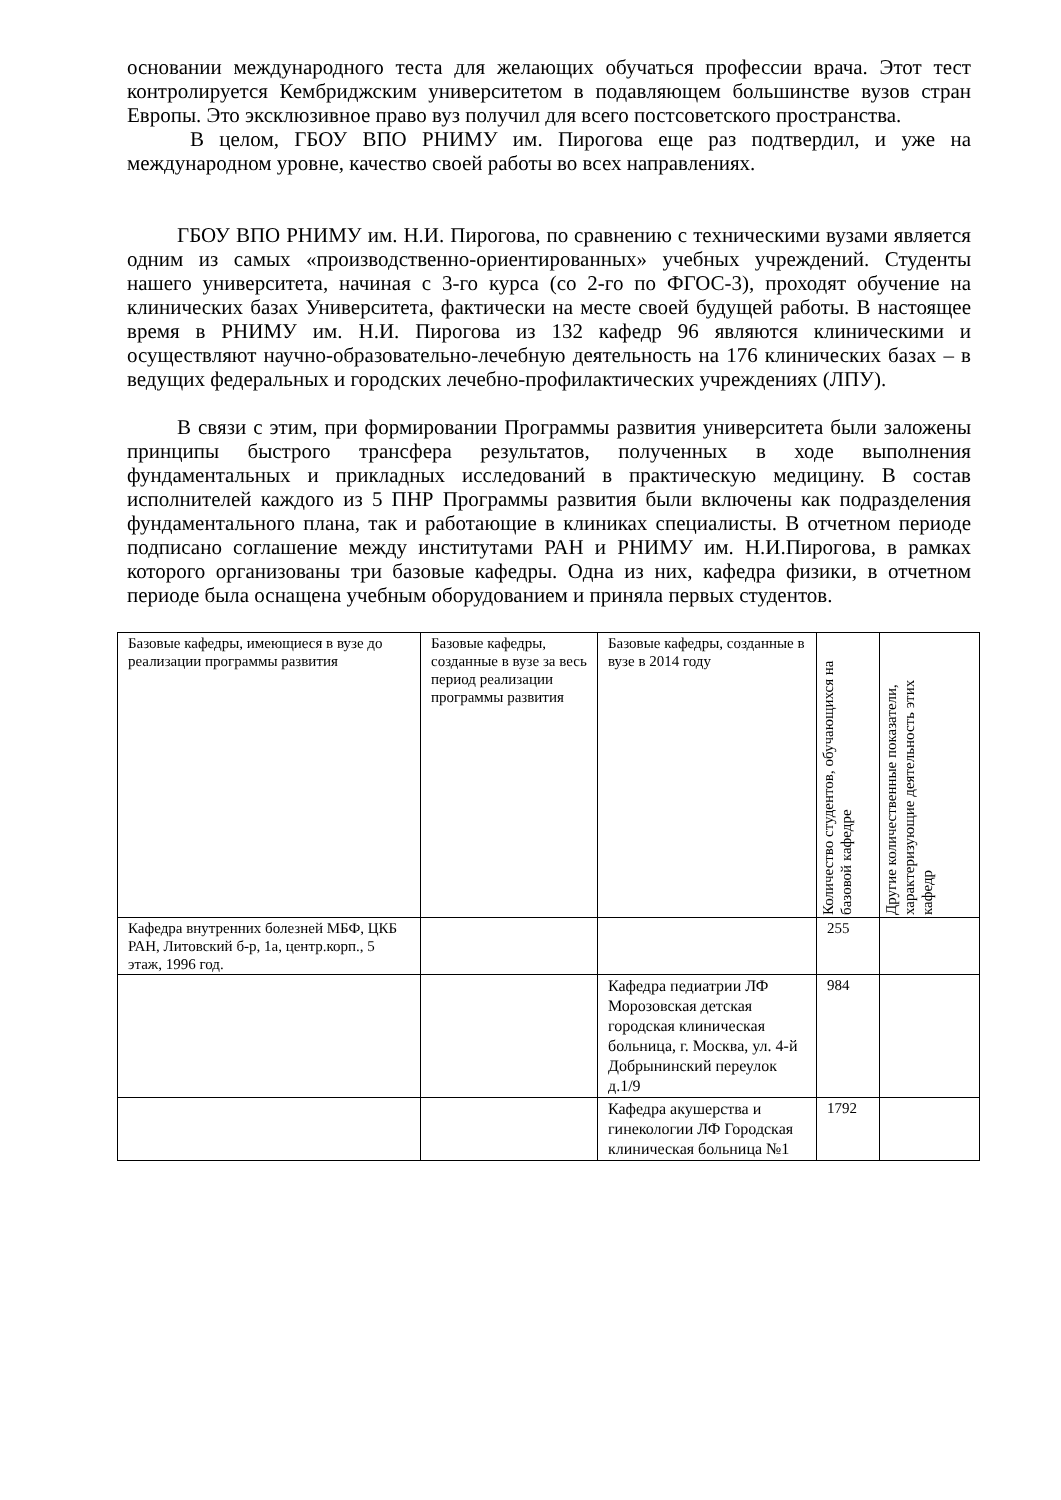основании международного теста для желающих обучаться профессии врача. Этот тест контролируется Кембриджским университетом в подавляющем большинстве вузов стран Европы. Это эксклюзивное право вуз получил для всего постсоветского пространства.
В целом, ГБОУ ВПО РНИМУ им. Пирогова еще раз подтвердил, и уже на международном уровне, качество своей работы во всех направлениях.
ГБОУ ВПО РНИМУ им. Н.И. Пирогова, по сравнению с техническими вузами является одним из самых «производственно-ориентированных» учебных учреждений. Студенты нашего университета, начиная с 3-го курса (со 2-го по ФГОС-3), проходят обучение на клинических базах Университета, фактически на месте своей будущей работы. В настоящее время в РНИМУ им. Н.И. Пирогова из 132 кафедр 96 являются клиническими и осуществляют научно-образовательно-лечебную деятельность на 176 клинических базах – в ведущих федеральных и городских лечебно-профилактических учреждениях (ЛПУ).
В связи с этим, при формировании Программы развития университета были заложены принципы быстрого трансфера результатов, полученных в ходе выполнения фундаментальных и прикладных исследований в практическую медицину. В состав исполнителей каждого из 5 ПНР Программы развития были включены как подразделения фундаментального плана, так и работающие в клиниках специалисты. В отчетном периоде подписано соглашение между институтами РАН и РНИМУ им. Н.И.Пирогова, в рамках которого организованы три базовые кафедры. Одна из них, кафедра физики, в отчетном периоде была оснащена учебным оборудованием и приняла первых студентов.
| Базовые кафедры, имеющиеся в вузе до реализации программы развития | Базовые кафедры, созданные в вузе за весь период реализации программы развития | Базовые кафедры, созданные в вузе в 2014 году | Количество студентов, обучающихся на базовой кафедре | Другие количественные показатели, характеризующие деятельность этих кафедр |
| --- | --- | --- | --- | --- |
| Кафедра внутренних болезней МБФ, ЦКБ РАН, Литовский б-р, 1а, центр.корп., 5 этаж, 1996 год. | | | 255 | |
| | | Кафедра педиатрии ЛФ Морозовская детская городская клиническая больница, г. Москва, ул. 4-й Добрынинский переулок д.1/9 | 984 | |
| | | Кафедра акушерства и гинекологии ЛФ Городская клиническая больница №1 | 1792 | |